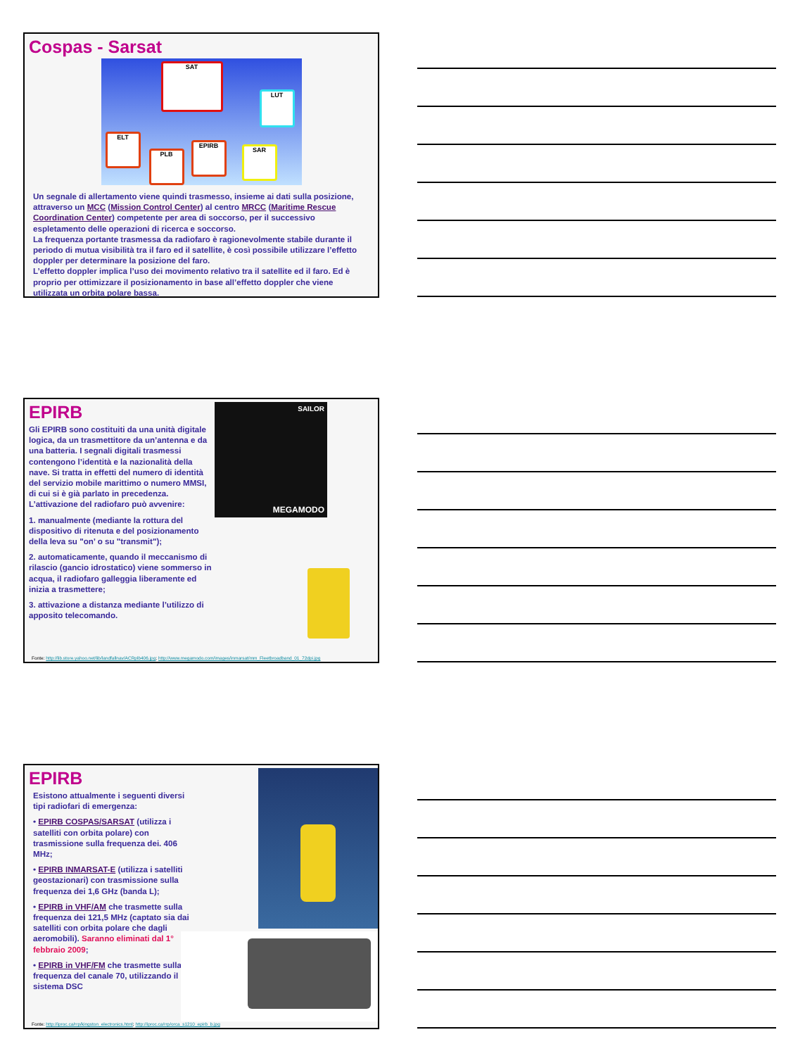Cospas - Sarsat
SAT
LUT
ELT
PLB
EPIRB
SAR
Un segnale di allertamento viene quindi trasmesso, insieme ai dati sulla posizione, attraverso un MCC (Mission Control Center) al centro MRCC (Maritime Rescue Coordination Center) competente per area di soccorso, per il successivo espletamento delle operazioni di ricerca e soccorso.
La frequenza portante trasmessa da radiofaro è ragionevolmente stabile durante il periodo di mutua visibilità tra il faro ed il satellite, è così possibile utilizzare l’effetto doppler per determinare la posizione del faro.
L’effetto doppler implica l’uso dei movimento relativo tra il satellite ed il faro. Ed è proprio per ottimizzare il posizionamento in base all’effetto doppler che viene utilizzata un orbita polare bassa.
SAILOR
MEGAMODO
EPIRB
Gli EPIRB sono costituiti da una unità digitale logica, da un trasmettitore da un’antenna e da una batteria. I segnali digitali trasmessi contengono l’identità e la nazionalità della nave. Si tratta in effetti del numero di identità del servizio mobile marittimo o numero MMSI, di cui si è già parlato in precedenza. L’attivazione del radiofaro può avvenire:
1. manualmente (mediante la rottura del dispositivo di ritenuta e del posizionamento della leva su "on’ o su "transmit");
2. automaticamente, quando il meccanismo di rilascio (gancio idrostatico) viene sommerso in acqua, il radiofaro galleggia liberamente ed inizia a trasmettere;
3. attivazione a distanza mediante l’utilizzo di apposito telecomando.
Fonte: http://lib.store.yahoo.net/lib/landfallnav/ACRplb406.jpg; http://www.megamodo.com/images/inmarsat/mm_Fleetbroadband_01_72dpi.jpg
EPIRB
Esistono attualmente i seguenti diversi tipi radiofari di emergenza:
• EPIRB COSPAS/SARSAT (utilizza i satelliti con orbita polare) con trasmissione sulla frequenza dei. 406 MHz;
• EPIRB INMARSAT-E (utilizza i satelliti geostazionari) con trasmissione sulla frequenza dei 1,6 GHz (banda L);
• EPIRB in VHF/AM che trasmette sulla frequenza dei 121,5 MHz (captato sia dai satelliti con orbita polare che dagli aeromobili). Saranno eliminati dal 1° febbraio 2009;
• EPIRB in VHF/FM che trasmette sulla frequenza del canale 70, utilizzando il sistema DSC
Fonte: http://iproc.ca/rrp/kingston_electronics.html; http://iproc.ca/rrp/orca_s1210_epirb_b.jpg